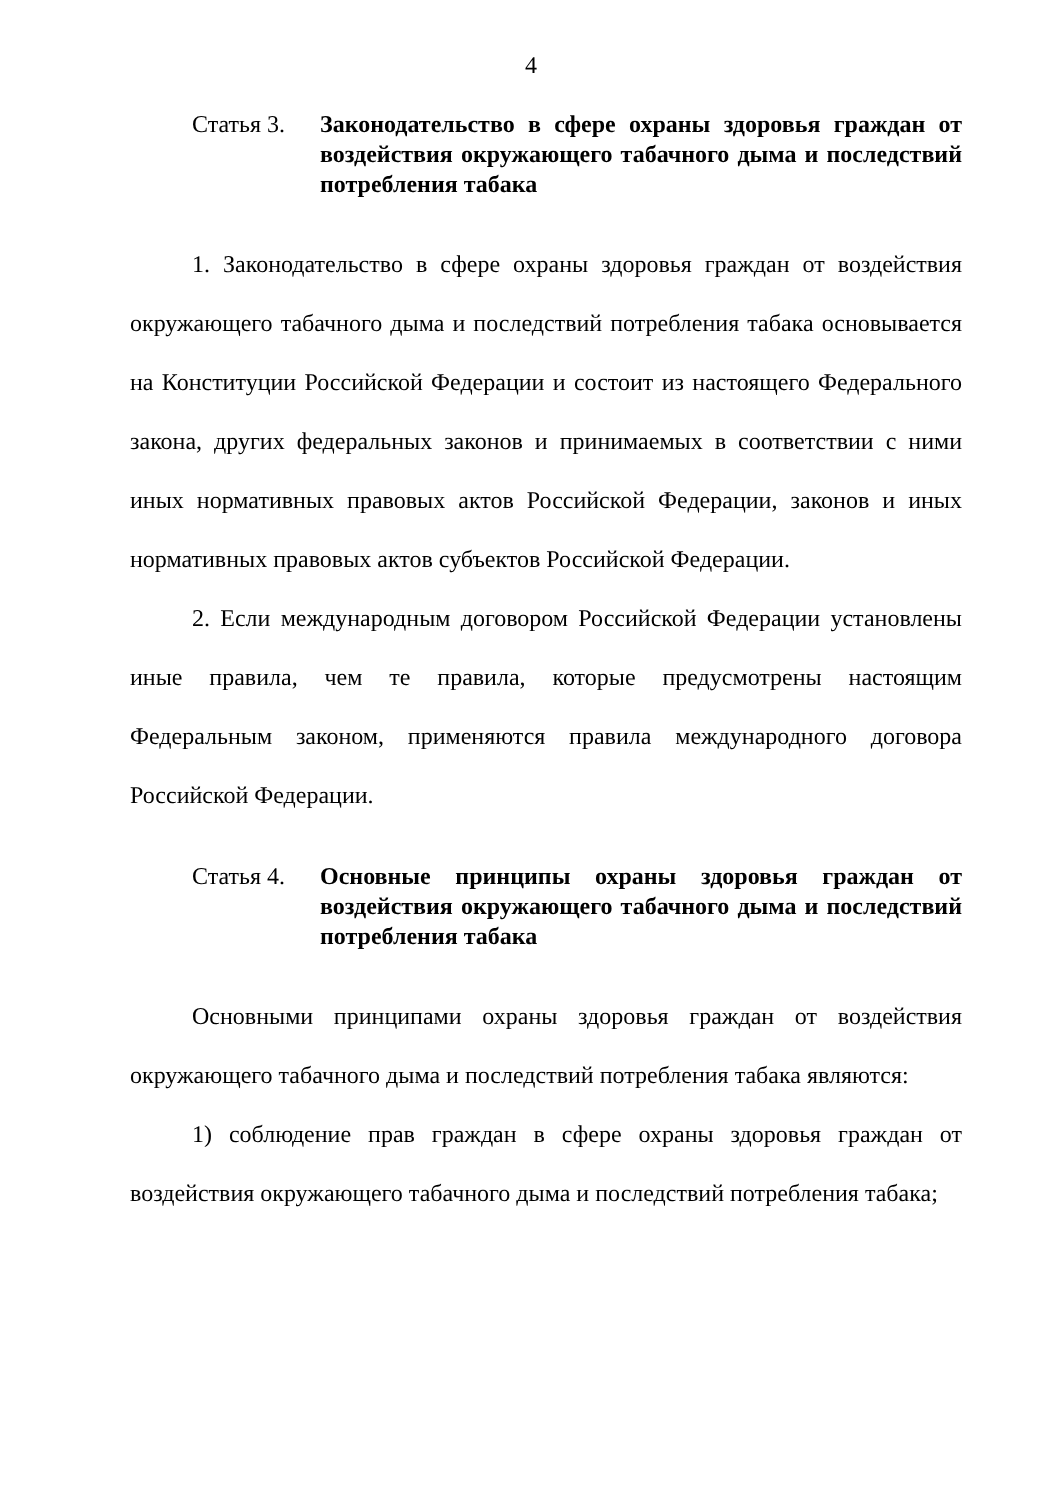4
Статья 3.
Законодательство в сфере охраны здоровья граждан от воздействия окружающего табачного дыма и последствий потребления табака
1. Законодательство в сфере охраны здоровья граждан от воздействия окружающего табачного дыма и последствий потребления табака основывается на Конституции Российской Федерации и состоит из настоящего Федерального закона, других федеральных законов и принимаемых в соответствии с ними иных нормативных правовых актов Российской Федерации, законов и иных нормативных правовых актов субъектов Российской Федерации.
2. Если международным договором Российской Федерации установлены иные правила, чем те правила, которые предусмотрены настоящим Федеральным законом, применяются правила международного договора Российской Федерации.
Статья 4.
Основные принципы охраны здоровья граждан от воздействия окружающего табачного дыма и последствий потребления табака
Основными принципами охраны здоровья граждан от воздействия окружающего табачного дыма и последствий потребления табака являются:
1) соблюдение прав граждан в сфере охраны здоровья граждан от воздействия окружающего табачного дыма и последствий потребления табака;